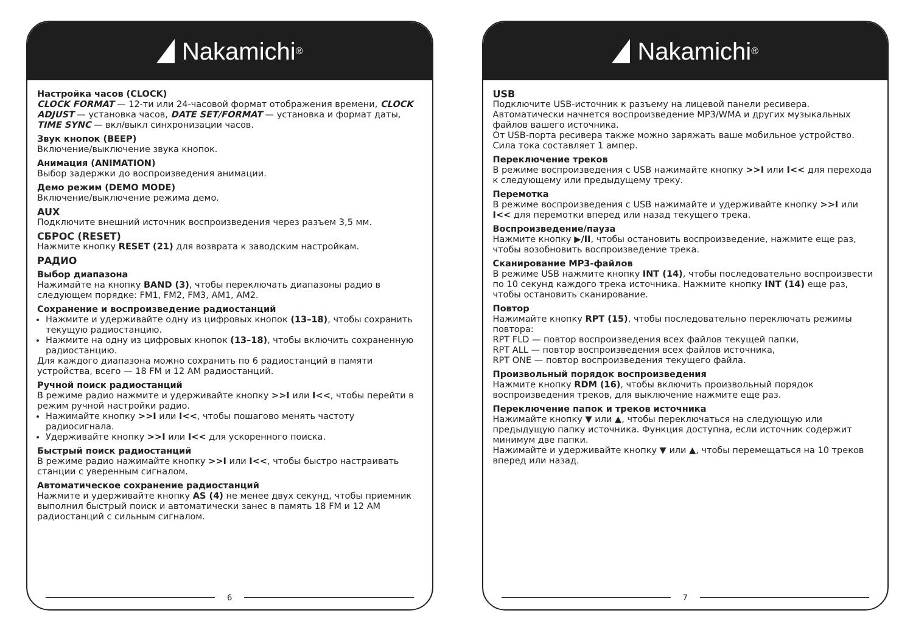Nakamichi<sup>®</sup>
Настройка часов (CLOCK)
CLOCK FORMAT — 12-ти или 24-часовой формат отображения времени, CLOCK ADJUST — установка часов, DATE SET/FORMAT — установка и формат даты, TIME SYNC — вкл/выкл синхронизации часов.
Звук кнопок (BEEP)
Включение/выключение звука кнопок.
Анимация (ANIMATION)
Выбор задержки до воспроизведения анимации.
Демо режим (DEMO MODE)
Включение/выключение режима демо.
AUX
Подключите внешний источник воспроизведения через разъем 3,5 мм.
СБРОС (RESET)
Нажмите кнопку RESET (21) для возврата к заводским настройкам.
РАДИО
Выбор диапазона
Нажимайте на кнопку BAND (3), чтобы переключать диапазоны радио в следующем порядке: FM1, FM2, FM3, AM1, AM2.
Сохранение и воспроизведение радиостанций
Нажмите и удерживайте одну из цифровых кнопок (13–18), чтобы сохранить текущую радиостанцию.
Нажмите на одну из цифровых кнопок (13–18), чтобы включить сохраненную радиостанцию.
Для каждого диапазона можно сохранить по 6 радиостанций в памяти устройства, всего — 18 FM и 12 AM радиостанций.
Ручной поиск радиостанций
В режиме радио нажмите и удерживайте кнопку >>I или I<<, чтобы перейти в режим ручной настройки радио.
Нажимайте кнопку >>I или I<<, чтобы пошагово менять частоту радиосигнала.
Удерживайте кнопку >>I или I<< для ускоренного поиска.
Быстрый поиск радиостанций
В режиме радио нажимайте кнопку >>I или I<<, чтобы быстро настраивать станции с уверенным сигналом.
Автоматическое сохранение радиостанций
Нажмите и удерживайте кнопку AS (4) не менее двух секунд, чтобы приемник выполнил быстрый поиск и автоматически занес в память 18 FM и 12 AM радиостанций с сильным сигналом.
6
Nakamichi<sup>®</sup>
USB
Подключите USB-источник к разъему на лицевой панели ресивера. Автоматически начнется воспроизведение MP3/WMA и других музыкальных файлов вашего источника.
От USB-порта ресивера также можно заряжать ваше мобильное устройство. Сила тока составляет 1 ампер.
Переключение треков
В режиме воспроизведения с USB нажимайте кнопку >>I или I<< для перехода к следующему или предыдущему треку.
Перемотка
В режиме воспроизведения с USB нажимайте и удерживайте кнопку >>I или I<< для перемотки вперед или назад текущего трека.
Воспроизведение/пауза
Нажмите кнопку ▶/II, чтобы остановить воспроизведение, нажмите еще раз, чтобы возобновить воспроизведение трека.
Сканирование MP3-файлов
В режиме USB нажмите кнопку INT (14), чтобы последовательно воспроизвести по 10 секунд каждого трека источника. Нажмите кнопку INT (14) еще раз, чтобы остановить сканирование.
Повтор
Нажимайте кнопку RPT (15), чтобы последовательно переключать режимы повтора:
RPT FLD — повтор воспроизведения всех файлов текущей папки,
RPT ALL — повтор воспроизведения всех файлов источника,
RPT ONE — повтор воспроизведения текущего файла.
Произвольный порядок воспроизведения
Нажмите кнопку RDM (16), чтобы включить произвольный порядок воспроизведения треков, для выключение нажмите еще раз.
Переключение папок и треков источника
Нажимайте кнопку ▼ или ▲, чтобы переключаться на следующую или предыдущую папку источника. Функция доступна, если источник содержит минимум две папки.
Нажимайте и удерживайте кнопку ▼ или ▲, чтобы перемещаться на 10 треков вперед или назад.
7